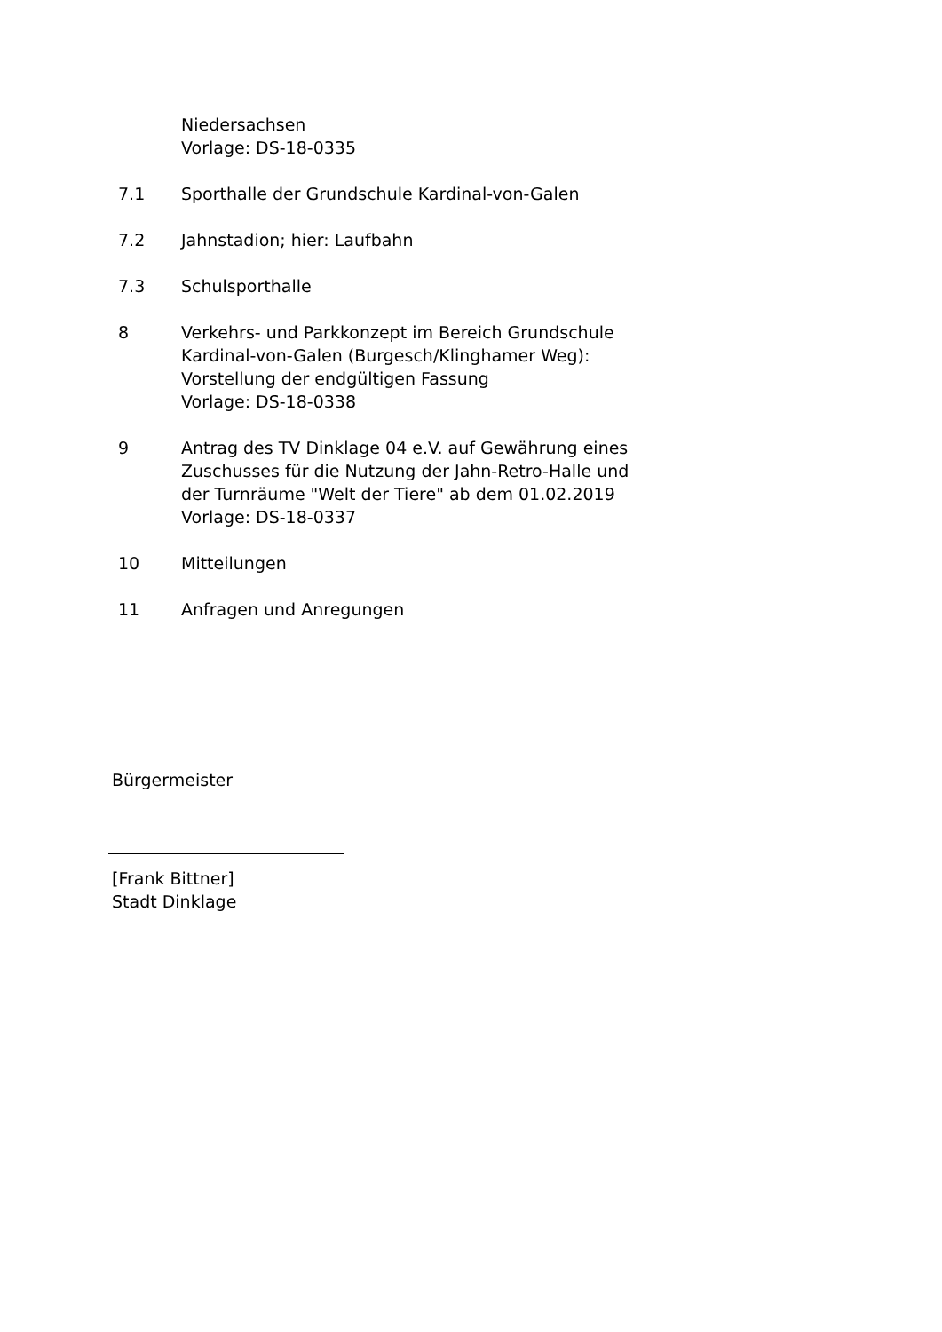Niedersachsen
Vorlage: DS-18-0335
7.1 Sporthalle der Grundschule Kardinal-von-Galen
7.2 Jahnstadion; hier: Laufbahn
7.3 Schulsporthalle
8 Verkehrs- und Parkkonzept im Bereich Grundschule
Kardinal-von-Galen (Burgesch/Klinghamer Weg):
Vorstellung der endgültigen Fassung
Vorlage: DS-18-0338
9 Antrag des TV Dinklage 04 e.V. auf Gewährung eines
Zuschusses für die Nutzung der Jahn-Retro-Halle und
der Turnräume "Welt der Tiere" ab dem 01.02.2019
Vorlage: DS-18-0337
10 Mitteilungen
11 Anfragen und Anregungen
Bürgermeister
[Frank Bittner]
Stadt Dinklage